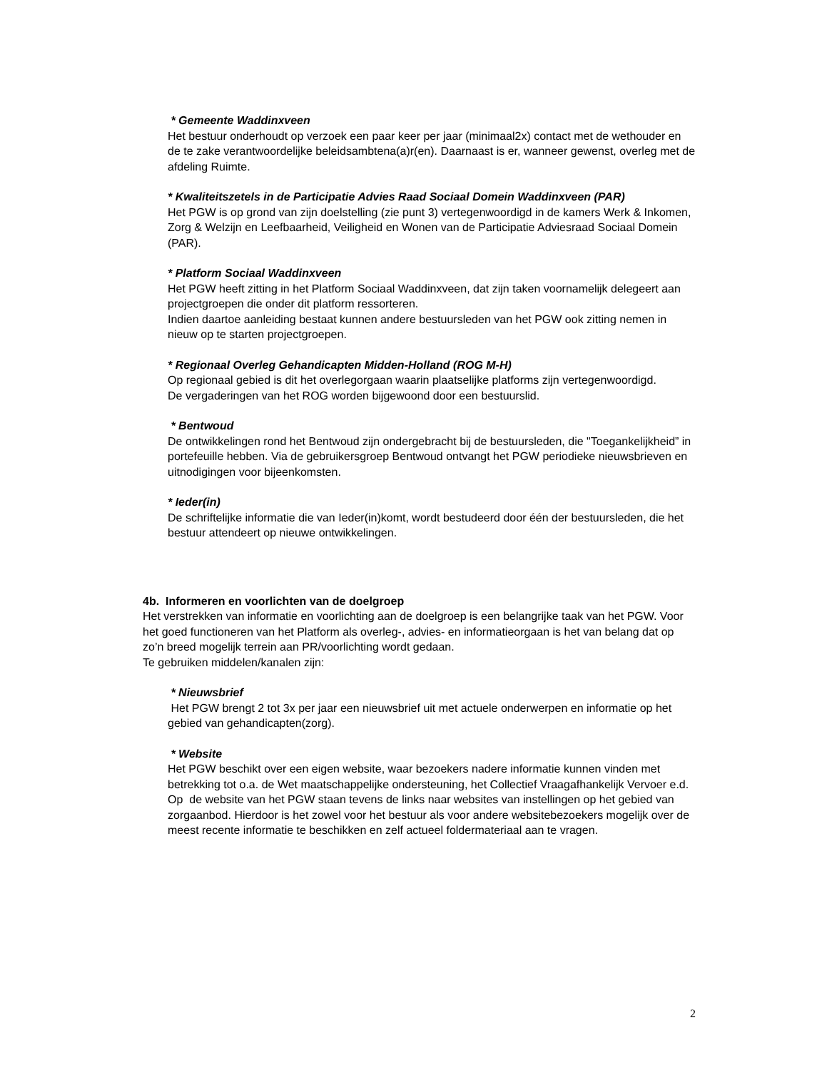* Gemeente Waddinxveen
Het bestuur onderhoudt op verzoek een paar keer per jaar (minimaal2x) contact met de wethouder en de te zake verantwoordelijke beleidsambtena(a)r(en). Daarnaast is er, wanneer gewenst, overleg met de afdeling Ruimte.
* Kwaliteitszetels in de Participatie Advies Raad Sociaal Domein Waddinxveen (PAR)
Het PGW is op grond van zijn doelstelling (zie punt 3) vertegenwoordigd in de kamers Werk & Inkomen, Zorg & Welzijn en Leefbaarheid, Veiligheid en Wonen van de Participatie Adviesraad Sociaal Domein (PAR).
* Platform Sociaal Waddinxveen
Het PGW heeft zitting in het Platform Sociaal Waddinxveen, dat zijn taken voornamelijk delegeert aan projectgroepen die onder dit platform ressorteren.
Indien daartoe aanleiding bestaat kunnen andere bestuursleden van het PGW ook zitting nemen in nieuw op te starten projectgroepen.
* Regionaal Overleg Gehandicapten Midden-Holland (ROG M-H)
Op regionaal gebied is dit het overlegorgaan waarin plaatselijke platforms zijn vertegenwoordigd.
De vergaderingen van het ROG worden bijgewoond door een bestuurslid.
* Bentwoud
De ontwikkelingen rond het Bentwoud zijn ondergebracht bij de bestuursleden, die "Toegankelijkheid” in portefeuille hebben. Via de gebruikersgroep Bentwoud ontvangt het PGW periodieke nieuwsbrieven en uitnodigingen voor bijeenkomsten.
* Ieder(in)
De schriftelijke informatie die van Ieder(in)komt, wordt bestudeerd door één der bestuursleden, die het bestuur attendeert op nieuwe ontwikkelingen.
4b. Informeren en voorlichten van de doelgroep
Het verstrekken van informatie en voorlichting aan de doelgroep is een belangrijke taak van het PGW. Voor het goed functioneren van het Platform als overleg-, advies- en informatieorgaan is het van belang dat op zo’n breed mogelijk terrein aan PR/voorlichting wordt gedaan.
Te gebruiken middelen/kanalen zijn:
* Nieuwsbrief
Het PGW brengt 2 tot 3x per jaar een nieuwsbrief uit met actuele onderwerpen en informatie op het gebied van gehandicapten(zorg).
* Website
Het PGW beschikt over een eigen website, waar bezoekers nadere informatie kunnen vinden met betrekking tot o.a. de Wet maatschappelijke ondersteuning, het Collectief Vraagafhankelijk Vervoer e.d.
Op de website van het PGW staan tevens de links naar websites van instellingen op het gebied van zorgaanbod. Hierdoor is het zowel voor het bestuur als voor andere websitebezoekers mogelijk over de meest recente informatie te beschikken en zelf actueel foldermateriaal aan te vragen.
2